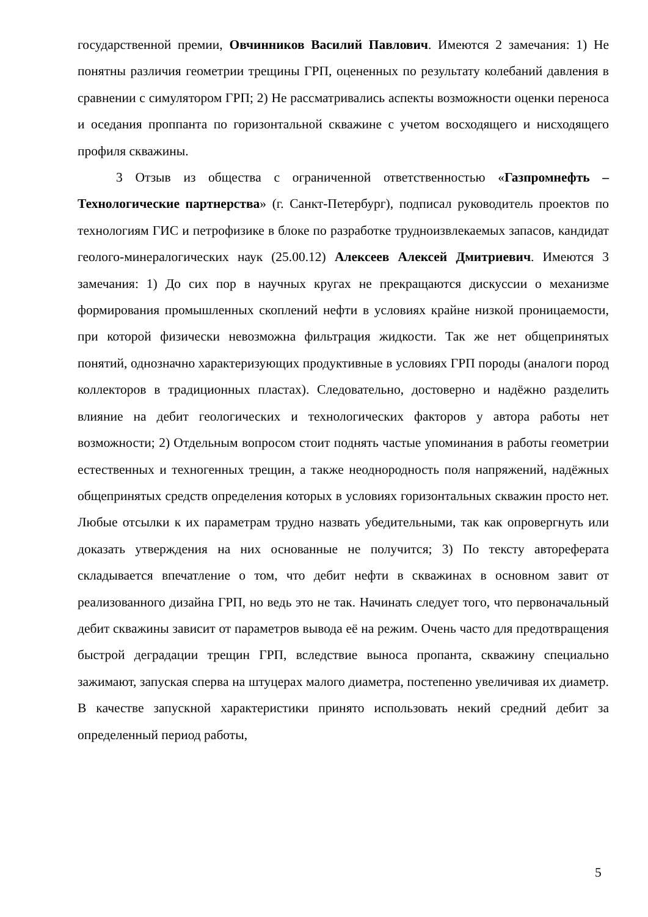государственной премии, Овчинников Василий Павлович. Имеются 2 замечания: 1) Не понятны различия геометрии трещины ГРП, оцененных по результату колебаний давления в сравнении с симулятором ГРП; 2) Не рассматривались аспекты возможности оценки переноса и оседания проппанта по горизонтальной скважине с учетом восходящего и нисходящего профиля скважины.
3 Отзыв из общества с ограниченной ответственностью «Газпромнефть – Технологические партнерства» (г. Санкт-Петербург), подписал руководитель проектов по технологиям ГИС и петрофизике в блоке по разработке трудноизвлекаемых запасов, кандидат геолого-минералогических наук (25.00.12) Алексеев Алексей Дмитриевич. Имеются 3 замечания: 1) До сих пор в научных кругах не прекращаются дискуссии о механизме формирования промышленных скоплений нефти в условиях крайне низкой проницаемости, при которой физически невозможна фильтрация жидкости. Так же нет общепринятых понятий, однозначно характеризующих продуктивные в условиях ГРП породы (аналоги пород коллекторов в традиционных пластах). Следовательно, достоверно и надёжно разделить влияние на дебит геологических и технологических факторов у автора работы нет возможности; 2) Отдельным вопросом стоит поднять частые упоминания в работы геометрии естественных и техногенных трещин, а также неоднородность поля напряжений, надёжных общепринятых средств определения которых в условиях горизонтальных скважин просто нет. Любые отсылки к их параметрам трудно назвать убедительными, так как опровергнуть или доказать утверждения на них основанные не получится; 3) По тексту автореферата складывается впечатление о том, что дебит нефти в скважинах в основном завит от реализованного дизайна ГРП, но ведь это не так. Начинать следует того, что первоначальный дебит скважины зависит от параметров вывода её на режим. Очень часто для предотвращения быстрой деградации трещин ГРП, вследствие выноса пропанта, скважину специально зажимают, запуская сперва на штуцерах малого диаметра, постепенно увеличивая их диаметр. В качестве запускной характеристики принято использовать некий средний дебит за определенный период работы,
5